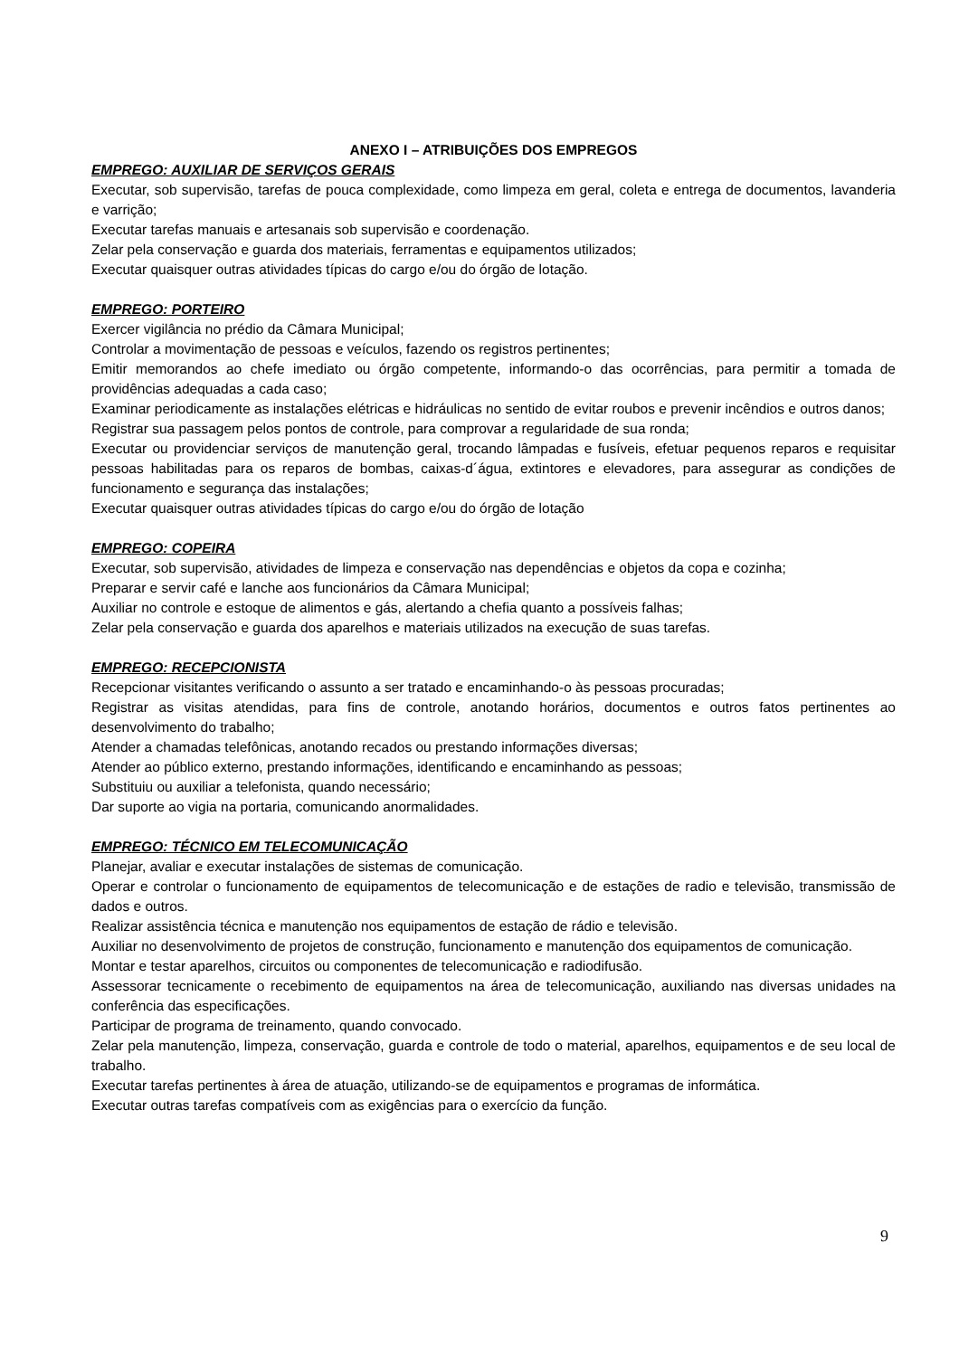ANEXO I – ATRIBUIÇÕES DOS EMPREGOS
EMPREGO: AUXILIAR DE SERVIÇOS GERAIS
Executar, sob supervisão, tarefas de pouca complexidade, como limpeza em geral, coleta e entrega de documentos, lavanderia e varrição;
Executar tarefas manuais e artesanais sob supervisão e coordenação.
Zelar pela conservação e guarda dos materiais, ferramentas e equipamentos utilizados;
Executar quaisquer outras atividades típicas do cargo e/ou do órgão de lotação.
EMPREGO: PORTEIRO
Exercer vigilância no prédio da Câmara Municipal;
Controlar a movimentação de pessoas e veículos, fazendo os registros pertinentes;
Emitir memorandos ao chefe imediato ou órgão competente, informando-o das ocorrências, para permitir a tomada de providências adequadas a cada caso;
Examinar periodicamente as instalações elétricas e hidráulicas no sentido de evitar roubos e prevenir incêndios e outros danos;
Registrar sua passagem pelos pontos de controle, para comprovar a regularidade de sua ronda;
Executar ou providenciar serviços de manutenção geral, trocando lâmpadas e fusíveis, efetuar pequenos reparos e requisitar pessoas habilitadas para os reparos de bombas, caixas-d´água, extintores e elevadores, para assegurar as condições de funcionamento e segurança das instalações;
Executar quaisquer outras atividades típicas do cargo e/ou do órgão de lotação
EMPREGO: COPEIRA
Executar, sob supervisão, atividades de limpeza e conservação nas dependências e objetos da copa e cozinha;
Preparar e servir café e lanche aos funcionários da Câmara Municipal;
Auxiliar no controle e estoque de alimentos e gás, alertando a chefia quanto a possíveis falhas;
Zelar pela conservação e guarda dos aparelhos e materiais utilizados na execução de suas tarefas.
EMPREGO: RECEPCIONISTA
Recepcionar visitantes verificando o assunto a ser tratado e encaminhando-o às pessoas procuradas;
Registrar as visitas atendidas, para fins de controle, anotando horários, documentos e outros fatos pertinentes ao desenvolvimento do trabalho;
Atender a chamadas telefônicas, anotando recados ou prestando informações diversas;
Atender ao público externo, prestando informações, identificando e encaminhando as pessoas;
Substituiu ou auxiliar a telefonista, quando necessário;
Dar suporte ao vigia na portaria, comunicando anormalidades.
EMPREGO: TÉCNICO EM TELECOMUNICAÇÃO
Planejar, avaliar e executar instalações de sistemas de comunicação.
Operar e controlar o funcionamento de equipamentos de telecomunicação e de estações de radio e televisão, transmissão de dados e outros.
Realizar assistência técnica e manutenção nos equipamentos de estação de rádio e televisão.
Auxiliar no desenvolvimento de projetos de construção, funcionamento e manutenção dos equipamentos de comunicação.
Montar e testar aparelhos, circuitos ou componentes de telecomunicação e radiodifusão.
Assessorar tecnicamente o recebimento de equipamentos na área de telecomunicação, auxiliando nas diversas unidades na conferência das especificações.
Participar de programa de treinamento, quando convocado.
Zelar pela manutenção, limpeza, conservação, guarda e controle de todo o material, aparelhos, equipamentos e de seu local de trabalho.
Executar tarefas pertinentes à área de atuação, utilizando-se de equipamentos e programas de informática.
Executar outras tarefas compatíveis com as exigências para o exercício da função.
9